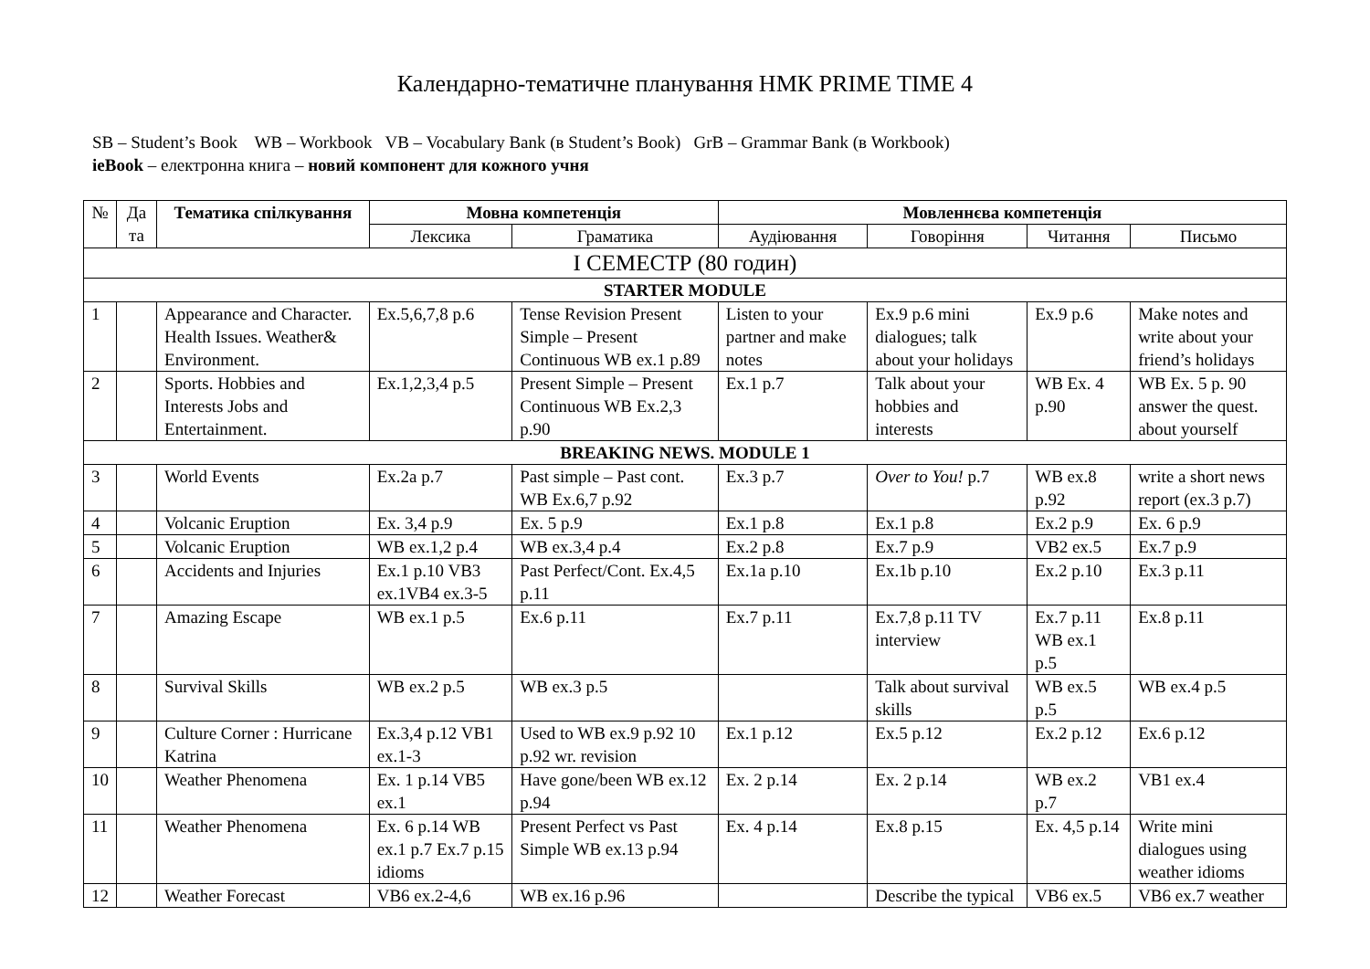Календарно-тематичне планування НМК PRIME TIME 4
SB – Student’s Book WB – Workbook VB – Vocabulary Bank (в Student’s Book) GrB – Grammar Bank (в Workbook)
ieBook – електронна книга – новий компонент для кожного учня
| № | Да та | Тематика спілкування | Мовна компетенція | | Мовленнєва компетенція | | | |
| --- | --- | --- | --- | --- | --- | --- | --- | --- |
| | | | Лексика | Граматика | Аудіювання | Говоріння | Читання | Письмо |
| I СЕМЕСТР (80 годин) | | | | | | | | |
| STARTER MODULE | | | | | | | | |
| 1 | | Appearance and Character. Health Issues. Weather& Environment. | Ex.5,6,7,8 p.6 | Tense Revision Present Simple – Present Continuous WB ex.1 p.89 | Listen to your partner and make notes | Ex.9 p.6 mini dialogues; talk about your holidays | Ex.9 p.6 | Make notes and write about your friend’s holidays |
| 2 | | Sports. Hobbies and Interests Jobs and Entertainment. | Ex.1,2,3,4 p.5 | Present Simple – Present Continuous WB Ex.2,3 p.90 | Ex.1 p.7 | Talk about your hobbies and interests | WB Ex. 4 p.90 | WB Ex. 5 p. 90 answer the quest. about yourself |
| BREAKING NEWS. MODULE 1 | | | | | | | | |
| 3 | | World Events | Ex.2a p.7 | Past simple – Past cont. WB Ex.6,7 p.92 | Ex.3 p.7 | Over to You! p.7 | WB ex.8 p.92 | write a short news report (ex.3 p.7) |
| 4 | | Volcanic Eruption | Ex. 3,4 p.9 | Ex. 5 p.9 | Ex.1 p.8 | Ex.1 p.8 | Ex.2 p.9 | Ex. 6 p.9 |
| 5 | | Volcanic Eruption | WB ex.1,2 p.4 | WB ex.3,4 p.4 | Ex.2 p.8 | Ex.7 p.9 | VB2 ex.5 | Ex.7 p.9 |
| 6 | | Accidents and Injuries | Ex.1 p.10 VB3 ex.1VB4 ex.3-5 | Past Perfect/Cont. Ex.4,5 p.11 | Ex.1a p.10 | Ex.1b p.10 | Ex.2 p.10 | Ex.3 p.11 |
| 7 | | Amazing Escape | WB ex.1 p.5 | Ex.6 p.11 | Ex.7 p.11 | Ex.7,8 p.11 TV interview | Ex.7 p.11 WB ex.1 p.5 | Ex.8 p.11 |
| 8 | | Survival Skills | WB ex.2 p.5 | WB ex.3 p.5 | | Talk about survival skills | WB ex.5 p.5 | WB ex.4 p.5 |
| 9 | | Culture Corner : Hurricane Katrina | Ex.3,4 p.12 VB1 ex.1-3 | Used to WB ex.9 p.92 10 p.92 wr. revision | Ex.1 p.12 | Ex.5 p.12 | Ex.2 p.12 | Ex.6 p.12 |
| 10 | | Weather Phenomena | Ex. 1 p.14 VB5 ex.1 | Have gone/been WB ex.12 p.94 | Ex. 2 p.14 | Ex. 2 p.14 | WB ex.2 p.7 | VB1 ex.4 |
| 11 | | Weather Phenomena | Ex. 6 p.14 WB ex.1 p.7 Ex.7 p.15 idioms | Present Perfect vs Past Simple WB ex.13 p.94 | Ex. 4 p.14 | Ex.8 p.15 | Ex. 4,5 p.14 | Write mini dialogues using weather idioms |
| 12 | | Weather Forecast | VB6 ex.2-4,6 | WB ex.16 p.96 | | Describe the typical | VB6 ex.5 | VB6 ex.7 weather |